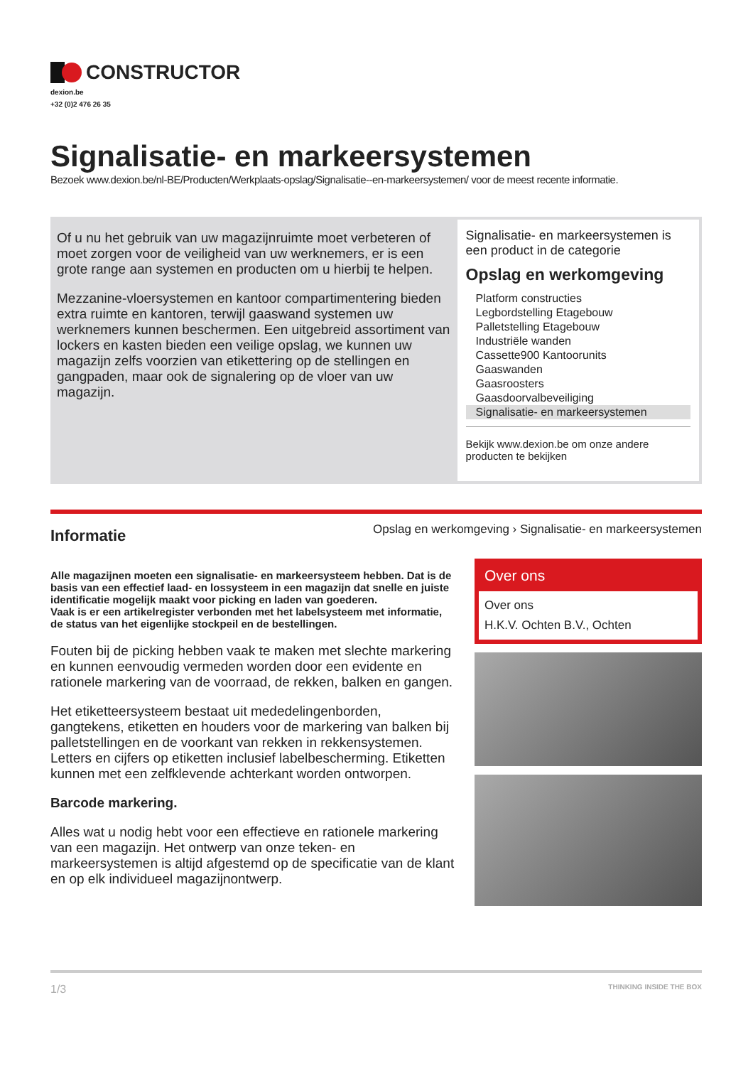CONSTRUCTOR
dexion.be
+32 (0)2 476 26 35
Signalisatie- en markeersystemen
Bezoek www.dexion.be/nl-BE/Producten/Werkplaats-opslag/Signalisatie--en-markeersystemen/ voor de meest recente informatie.
Of u nu het gebruik van uw magazijnruimte moet verbeteren of moet zorgen voor de veiligheid van uw werknemers, er is een grote range aan systemen en producten om u hierbij te helpen.
Mezzanine-vloersystemen en kantoor compartimentering bieden extra ruimte en kantoren, terwijl gaaswand systemen uw werknemers kunnen beschermen. Een uitgebreid assortiment van lockers en kasten bieden een veilige opslag, we kunnen uw magazijn zelfs voorzien van etikettering op de stellingen en gangpaden, maar ook de signalering op de vloer van uw magazijn.
Signalisatie- en markeersystemen is een product in de categorie
Opslag en werkomgeving
Platform constructies
Legbordstelling Etagebouw
Palletstelling Etagebouw
Industriële wanden
Cassette900 Kantoorunits
Gaaswanden
Gaasroosters
Gaasdoorvalbeveiliging
Signalisatie- en markeersystemen
Bekijk www.dexion.be om onze andere producten te bekijken
Informatie
Opslag en werkomgeving › Signalisatie- en markeersystemen
Alle magazijnen moeten een signalisatie- en markeersysteem hebben. Dat is de basis van een effectief laad- en lossysteem in een magazijn dat snelle en juiste identificatie mogelijk maakt voor picking en laden van goederen.
Vaak is er een artikelregister verbonden met het labelsysteem met informatie, de status van het eigenlijke stockpeil en de bestellingen.
Fouten bij de picking hebben vaak te maken met slechte markering en kunnen eenvoudig vermeden worden door een evidente en rationele markering van de voorraad, de rekken, balken en gangen.
Het etiketteersysteem bestaat uit mededelingenborden, gangtekens, etiketten en houders voor de markering van balken bij palletstellingen en de voorkant van rekken in rekkensystemen. Letters en cijfers op etiketten inclusief labelbescherming. Etiketten kunnen met een zelfklevende achterkant worden ontworpen.
Barcode markering.
Alles wat u nodig hebt voor een effectieve en rationele markering van een magazijn. Het ontwerp van onze teken- en markeersystemen is altijd afgestemd op de specificatie van de klant en op elk individueel magazijnontwerp.
Over ons
Over ons
H.K.V. Ochten B.V., Ochten
1/3 THINKING INSIDE THE BOX